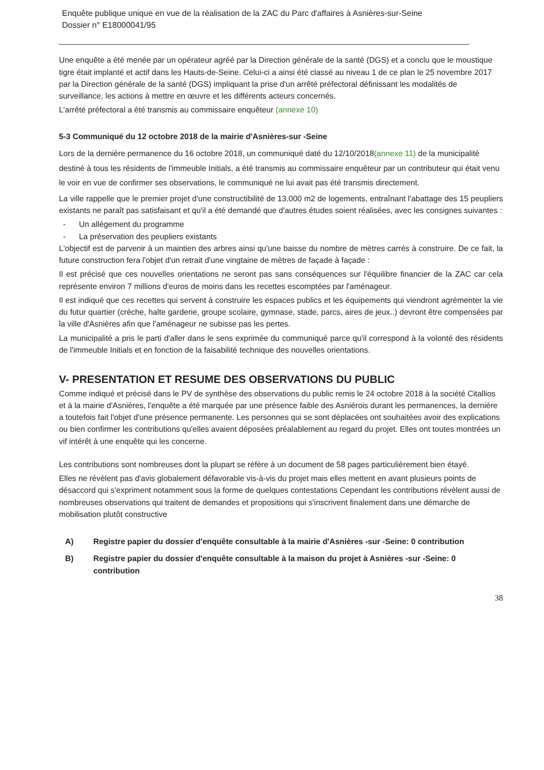Enquête publique unique en vue de la réalisation de la ZAC du Parc d'affaires à Asnières-sur-Seine
Dossier n° E18000041/95
Une enquête a été menée par un opérateur agréé par la Direction générale de la santé (DGS) et a conclu que le moustique tigre était implanté et actif dans les Hauts-de-Seine. Celui-ci a ainsi été classé au niveau 1 de ce plan le 25 novembre 2017 par la Direction générale de la santé (DGS) impliquant la prise d'un arrêté préfectoral définissant les modalités de surveillance, les actions à mettre en œuvre et les différents acteurs concernés.
L'arrêté préfectoral a été transmis au commissaire enquêteur (annexe 10)
5-3 Communiqué du 12 octobre 2018 de la mairie d'Asnières-sur -Seine
Lors de la dernière permanence du 16 octobre 2018, un communiqué daté du 12/10/2018(annexe 11) de la municipalité destiné à tous les résidents de l'immeuble Initials, a été transmis au commissaire enquêteur par un contributeur qui était venu le voir en vue de confirmer ses observations, le communiqué ne lui avait pas été transmis directement.
La ville rappelle que le premier projet d'une constructibilité de 13.000 m2 de logements, entraînant l'abattage des 15 peupliers existants ne paraît pas satisfaisant et qu'il a été demandé que d'autres études soient réalisées, avec les consignes suivantes :
- Un allègement du programme
- La préservation des peupliers existants
L'objectif est de parvenir à un maintien des arbres ainsi qu'une baisse du nombre de mètres carrés à construire. De ce fait, la future construction fera l'objet d'un retrait d'une vingtaine de mètres de façade à façade :
Il est précisé que ces nouvelles orientations ne seront pas sans conséquences sur l'équilibre financier de la ZAC car cela représente environ 7 millions d'euros de moins dans les recettes escomptées par l'aménageur.
Il est indiqué que ces recettes qui servent à construire les espaces publics et les équipements qui viendront agrémenter la vie du futur quartier (crèche, halte garderie, groupe scolaire, gymnase, stade, parcs, aires de jeux..) devront être compensées par la ville d'Asnières afin que l'aménageur ne subisse pas les pertes.
La municipalité a pris le parti d'aller dans le sens exprimée du communiqué parce qu'il correspond à la volonté des résidents de l'immeuble Initials et en fonction de la faisabilité technique des nouvelles orientations.
V- PRESENTATION ET RESUME DES OBSERVATIONS DU PUBLIC
Comme indiqué et précisé dans le PV de synthèse des observations du public remis le 24 octobre 2018 à la société Citallios et à la mairie d'Asnières, l'enquête a été marquée par une présence faible des Asniérois durant les permanences, la dernière a toutefois fait l'objet d'une présence permanente. Les personnes qui se sont déplacées ont souhaitées avoir des explications ou bien confirmer les contributions qu'elles avaient déposées préalablement au regard du projet. Elles ont toutes montrées un vif intérêt à une enquête qui les concerne.
Les contributions sont nombreuses dont la plupart se réfère à un document de 58 pages particulièrement bien étayé.
Elles ne révèlent pas d'avis globalement défavorable vis-à-vis du projet mais elles mettent en avant plusieurs points de désaccord qui s'expriment notamment sous la forme de quelques contestations Cependant les contributions révèlent aussi de nombreuses observations qui traitent de demandes et propositions qui s'inscrivent finalement dans une démarche de mobilisation plutôt constructive
A) Registre papier du dossier d'enquête consultable à la mairie d'Asnières -sur -Seine: 0 contribution
B) Registre papier du dossier d'enquête consultable à la maison du projet à Asnières -sur -Seine: 0 contribution
38